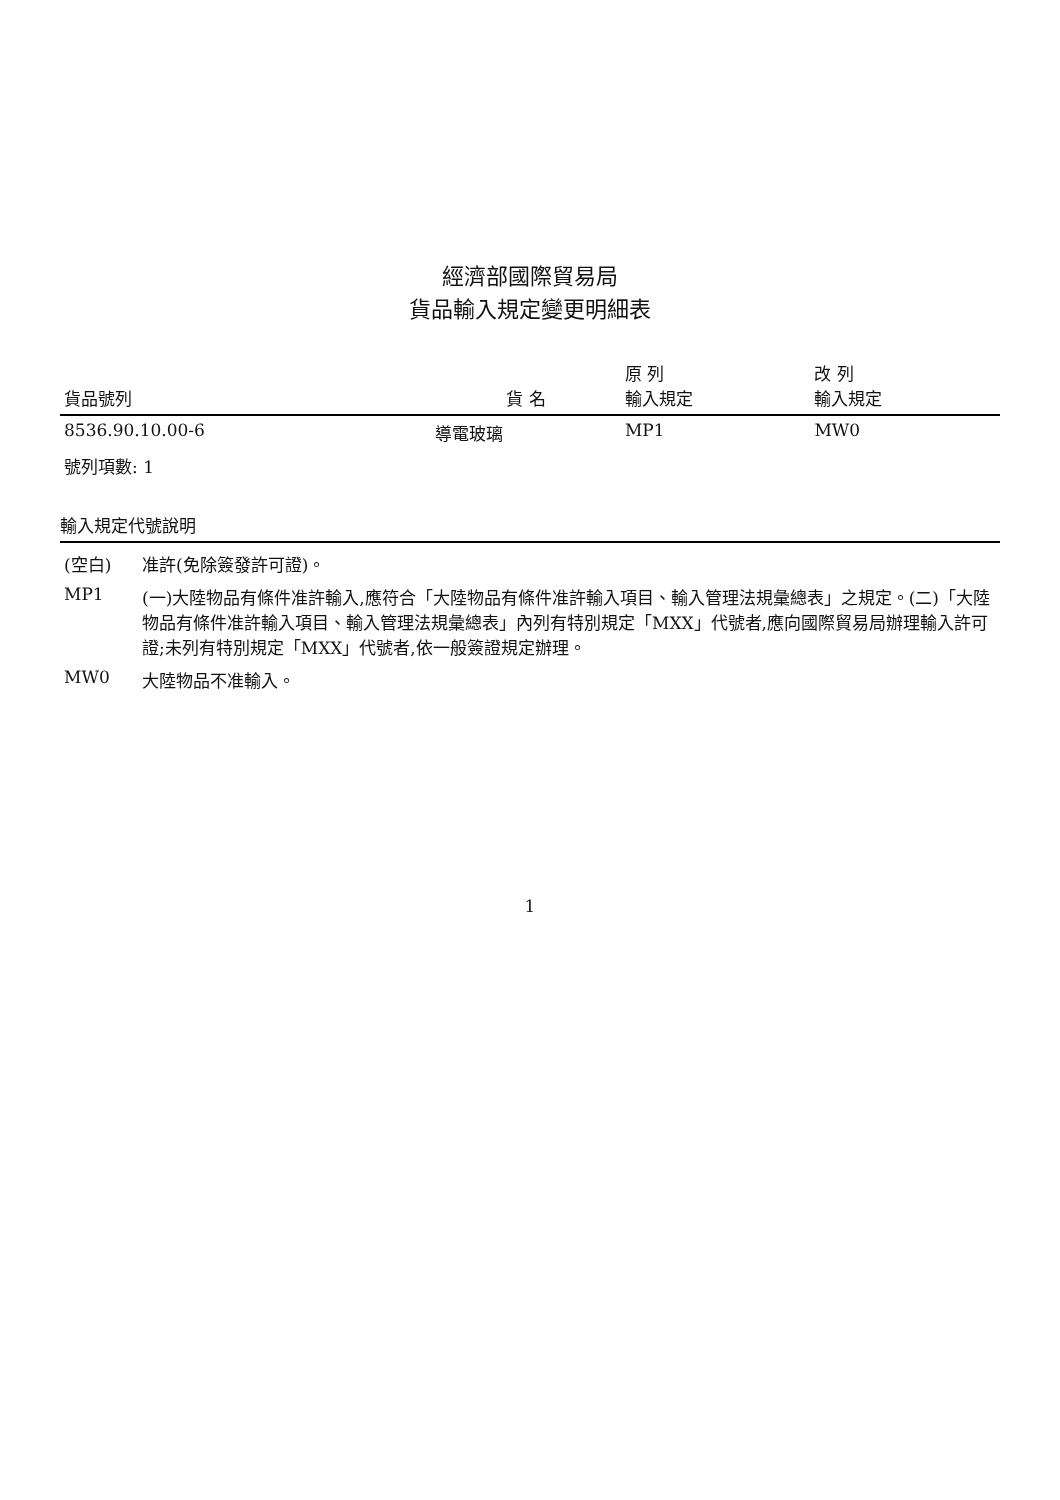經濟部國際貿易局
貨品輸入規定變更明細表
| 貨品號列 | 貨 名 | 原 列 輸入規定 | 改 列 輸入規定 |
| --- | --- | --- | --- |
| 8536.90.10.00-6 | 導電玻璃 | MP1 | MW0 |
| 號列項數: 1 | | | |
輸入規定代號說明
| (空白) | 准許(免除簽發許可證)。 |
| MP1 | (一)大陸物品有條件准許輸入,應符合「大陸物品有條件准許輸入項目、輸入管理法規彙總表」之規定。(二)「大陸物品有條件准許輸入項目、輸入管理法規彙總表」內列有特別規定「MXX」代號者,應向國際貿易局辦理輸入許可證;未列有特別規定「MXX」代號者,依一般簽證規定辦理。 |
| MW0 | 大陸物品不准輸入。 |
1